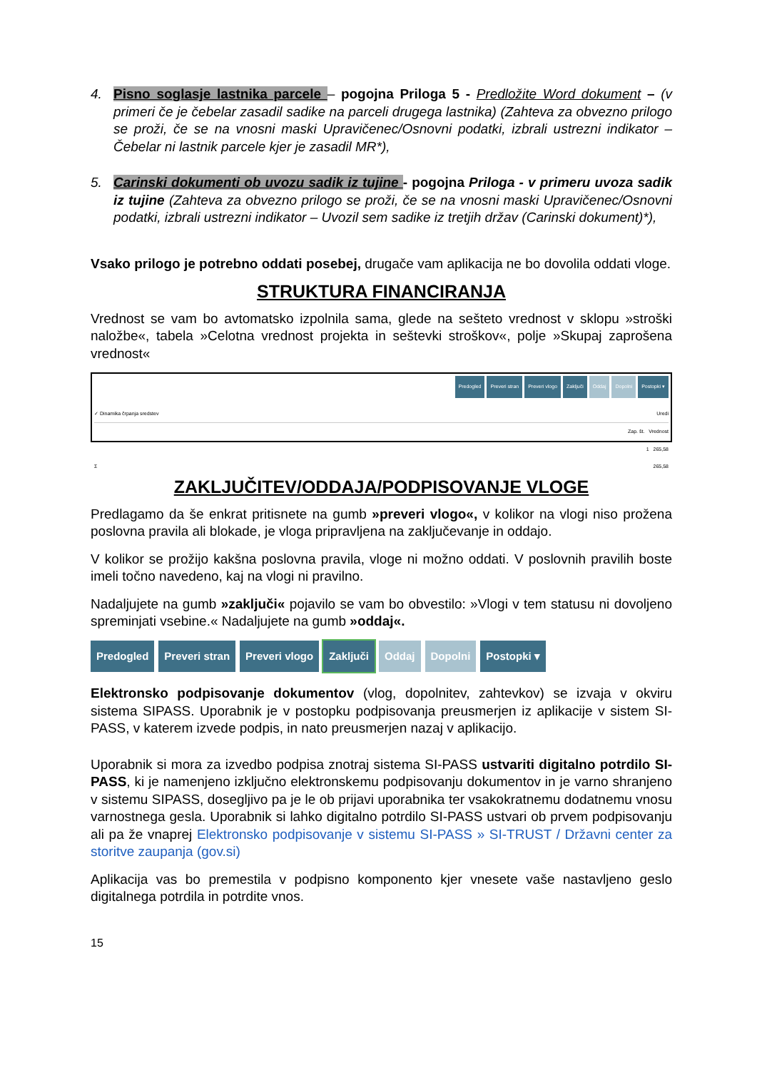4. Pisno soglasje lastnika parcele – pogojna Priloga 5 - Predložite Word dokument – (v primeri če je čebelar zasadil sadike na parceli drugega lastnika) (Zahteva za obvezno prilogo se proži, če se na vnosni maski Upravičenec/Osnovni podatki, izbrali ustrezni indikator – Čebelar ni lastnik parcele kjer je zasadil MR*),
5. Carinski dokumenti ob uvozu sadik iz tujine - pogojna Priloga - v primeru uvoza sadik iz tujine (Zahteva za obvezno prilogo se proži, če se na vnosni maski Upravičenec/Osnovni podatki, izbrali ustrezni indikator – Uvozil sem sadike iz tretjih držav (Carinski dokument)*),
Vsako prilogo je potrebno oddati posebej, drugače vam aplikacija ne bo dovolila oddati vloge.
STRUKTURA FINANCIRANJA
Vrednost se vam bo avtomatsko izpolnila sama, glede na sešteto vrednost v sklopu »stroški naložbe«, tabela »Celotna vrednost projekta in seštevki stroškov«, polje »Skupaj zaprošena vrednost«
Predogled Preveri stran Preveri vlogo Zaključi Oddaj Dopolni Postopki ▾
✓ Dinamika črpanja sredstev Uredi
Zap. št. Vrednost
1 265,58
Σ 265,58
ZAKLJUČITEV/ODDAJA/PODPISOVANJE VLOGE
Predlagamo da še enkrat pritisnete na gumb »preveri vlogo«, v kolikor na vlogi niso prožena poslovna pravila ali blokade, je vloga pripravljena na zaključevanje in oddajo.
V kolikor se prožijo kakšna poslovna pravila, vloge ni možno oddati. V poslovnih pravilih boste imeli točno navedeno, kaj na vlogi ni pravilno.
Nadaljujete na gumb »zaključi« pojavilo se vam bo obvestilo: »Vlogi v tem statusu ni dovoljeno spreminjati vsebine.« Nadaljujete na gumb »oddaj«.
Predogled Preveri stran Preveri vlogo Zaključi Oddaj Dopolni Postopki ▾
Elektronsko podpisovanje dokumentov (vlog, dopolnitev, zahtevkov) se izvaja v okviru sistema SIPASS. Uporabnik je v postopku podpisovanja preusmerjen iz aplikacije v sistem SI-PASS, v katerem izvede podpis, in nato preusmerjen nazaj v aplikacijo.
Uporabnik si mora za izvedbo podpisa znotraj sistema SI-PASS ustvariti digitalno potrdilo SI-PASS, ki je namenjeno izključno elektronskemu podpisovanju dokumentov in je varno shranjeno v sistemu SIPASS, dosegljivo pa je le ob prijavi uporabnika ter vsakokratnemu dodatnemu vnosu varnostnega gesla. Uporabnik si lahko digitalno potrdilo SI-PASS ustvari ob prvem podpisovanju ali pa že vnaprej Elektronsko podpisovanje v sistemu SI-PASS » SI-TRUST / Državni center za storitve zaupanja (gov.si)
Aplikacija vas bo premestila v podpisno komponento kjer vnesete vaše nastavljeno geslo digitalnega potrdila in potrdite vnos.
15